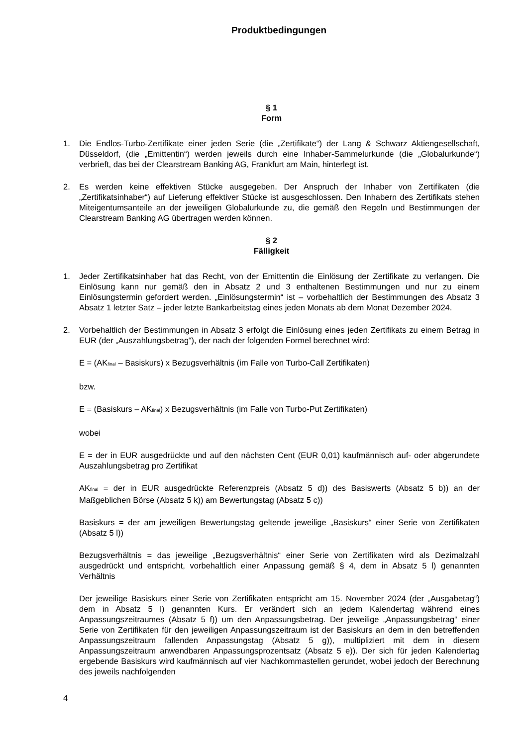Produktbedingungen
§ 1
Form
1. Die Endlos-Turbo-Zertifikate einer jeden Serie (die „Zertifikate“) der Lang & Schwarz Aktiengesellschaft, Düsseldorf, (die „Emittentin“) werden jeweils durch eine Inhaber-Sammelurkunde (die „Globalurkunde“) verbrieft, das bei der Clearstream Banking AG, Frankfurt am Main, hinterlegt ist.
2. Es werden keine effektiven Stücke ausgegeben. Der Anspruch der Inhaber von Zertifikaten (die „Zertifikatsinhaber“) auf Lieferung effektiver Stücke ist ausgeschlossen. Den Inhabern des Zertifikats stehen Miteigentumsanteile an der jeweiligen Globalurkunde zu, die gemäß den Regeln und Bestimmungen der Clearstream Banking AG übertragen werden können.
§ 2
Fälligkeit
1. Jeder Zertifikatsinhaber hat das Recht, von der Emittentin die Einlösung der Zertifikate zu verlangen. Die Einlösung kann nur gemäß den in Absatz 2 und 3 enthaltenen Bestimmungen und nur zu einem Einlösungstermin gefordert werden. „Einlösungstermin“ ist – vorbehaltlich der Bestimmungen des Absatz 3 Absatz 1 letzter Satz – jeder letzte Bankarbeitstag eines jeden Monats ab dem Monat Dezember 2024.
2. Vorbehaltlich der Bestimmungen in Absatz 3 erfolgt die Einlösung eines jeden Zertifikats zu einem Betrag in EUR (der „Auszahlungsbetrag“), der nach der folgenden Formel berechnet wird:
E = (AK<sub>final</sub> – Basiskurs) x Bezugsverhältnis (im Falle von Turbo-Call Zertifikaten)
bzw.
E = (Basiskurs – AK<sub>final</sub>) x Bezugsverhältnis (im Falle von Turbo-Put Zertifikaten)
wobei
E = der in EUR ausgedrückte und auf den nächsten Cent (EUR 0,01) kaufmännisch auf- oder abgerundete Auszahlungsbetrag pro Zertifikat
AK<sub>final</sub> = der in EUR ausgedrückte Referenzpreis (Absatz 5 d)) des Basiswerts (Absatz 5 b)) an der Maßgeblichen Börse (Absatz 5 k)) am Bewertungstag (Absatz 5 c))
Basiskurs = der am jeweiligen Bewertungstag geltende jeweilige „Basiskurs“ einer Serie von Zertifikaten (Absatz 5 l))
Bezugsverhältnis = das jeweilige „Bezugsverhältnis“ einer Serie von Zertifikaten wird als Dezimalzahl ausgedrückt und entspricht, vorbehaltlich einer Anpassung gemäß § 4, dem in Absatz 5 l) genannten Verhältnis
Der jeweilige Basiskurs einer Serie von Zertifikaten entspricht am 15. November 2024 (der „Ausgabetag“) dem in Absatz 5 l) genannten Kurs. Er verändert sich an jedem Kalendertag während eines Anpassungszeitraumes (Absatz 5 f)) um den Anpassungsbetrag. Der jeweilige „Anpassungsbetrag“ einer Serie von Zertifikaten für den jeweiligen Anpassungszeitraum ist der Basiskurs an dem in den betreffenden Anpassungszeitraum fallenden Anpassungstag (Absatz 5 g)), multipliziert mit dem in diesem Anpassungszeitraum anwendbaren Anpassungsprozentsatz (Absatz 5 e)). Der sich für jeden Kalendertag ergebende Basiskurs wird kaufmännisch auf vier Nachkommastellen gerundet, wobei jedoch der Berechnung des jeweils nachfolgenden
4